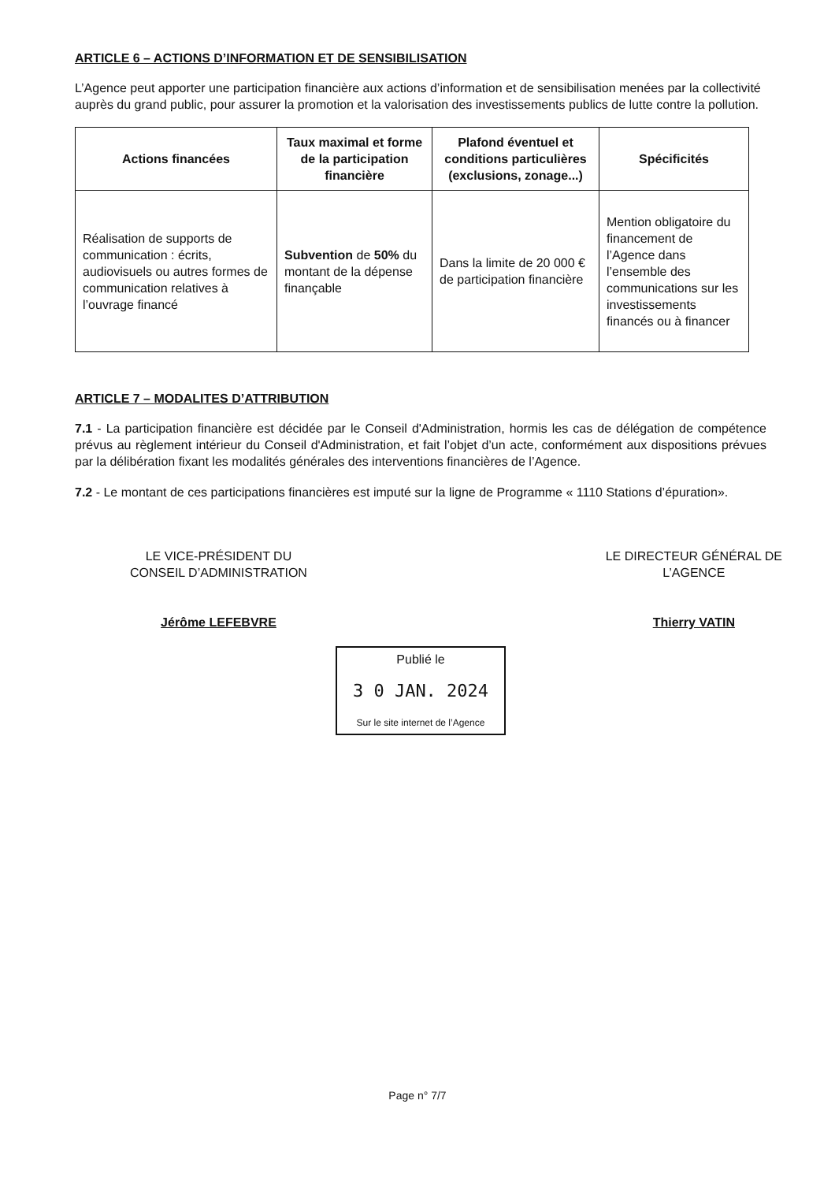ARTICLE 6 – ACTIONS D’INFORMATION ET DE SENSIBILISATION
L’Agence peut apporter une participation financière aux actions d’information et de sensibilisation menées par la collectivité auprès du grand public, pour assurer la promotion et la valorisation des investissements publics de lutte contre la pollution.
| Actions financées | Taux maximal et forme de la participation financière | Plafond éventuel et conditions particulières (exclusions, zonage...) | Spécificités |
| --- | --- | --- | --- |
| Réalisation de supports de communication : écrits, audiovisuels ou autres formes de communication relatives à l’ouvrage financé | Subvention de 50% du montant de la dépense finançable | Dans la limite de 20 000 € de participation financière | Mention obligatoire du financement de l’Agence dans l’ensemble des communications sur les investissements financés ou à financer |
ARTICLE 7 – MODALITES D’ATTRIBUTION
7.1 - La participation financière est décidée par le Conseil d'Administration, hormis les cas de délégation de compétence prévus au règlement intérieur du Conseil d'Administration, et fait l’objet d’un acte, conformément aux dispositions prévues par la délibération fixant les modalités générales des interventions financières de l’Agence.
7.2 - Le montant de ces participations financières est imputé sur la ligne de Programme « 1110 Stations d’épuration».
LE VICE-PRÉSIDENT DU
CONSEIL D’ADMINISTRATION
Jérôme LEFEBVRE
LE DIRECTEUR GÉNÉRAL DE
L’AGENCE
Thierry VATIN
Publié le
3 0 JAN. 2024
Sur le site internet de l’Agence
Page n° 7/7